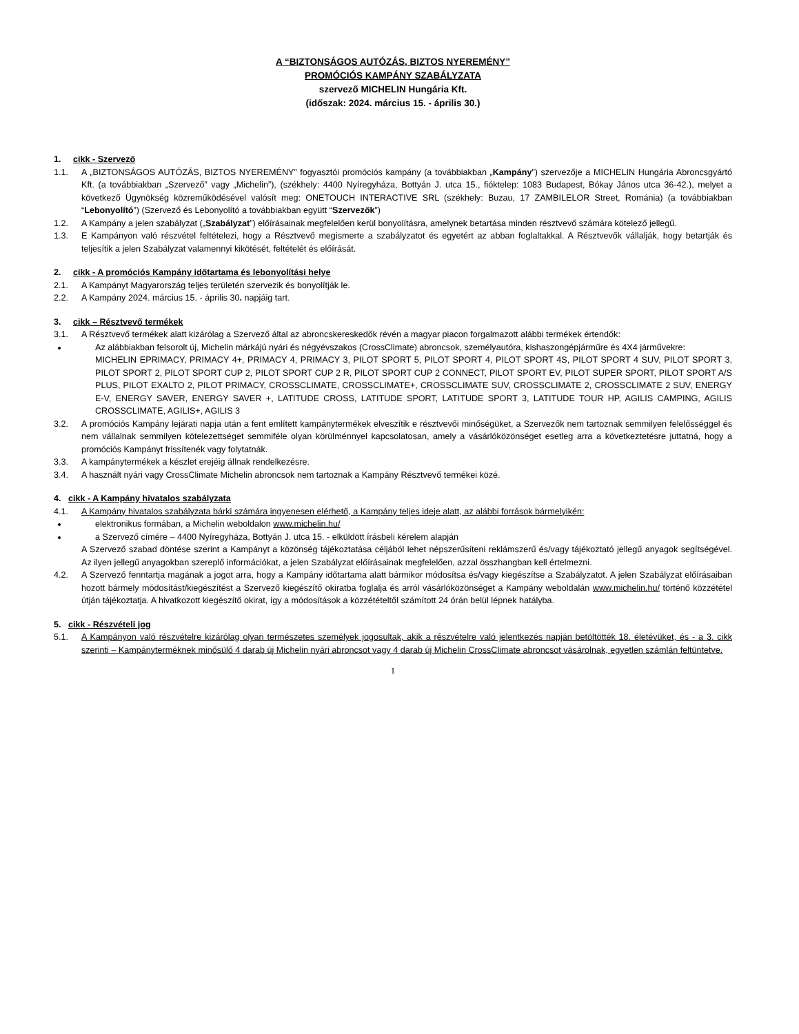A “BIZTONSÁGOS AUTÓZÁS, BIZTOS NYEREMÉNY”
PROMÓCIÓS KAMPÁNY SZABÁLYZATA
szervező MICHELIN Hungária Kft.
(időszak: 2024. március 15. - április 30.)
1. cikk - Szervező
1.1. A „BIZTONSÁGOS AUTÓZÁS, BIZTOS NYEREMÉNY” fogyasztói promóciós kampány (a továbbiakban „Kampány”) szervezője a MICHELIN Hungária Abroncsgyártó Kft. (a továbbiakban „Szervező” vagy „Michelin”), (székhely: 4400 Nyíregyháza, Bottyán J. utca 15., fióktelep: 1083 Budapest, Bókay János utca 36-42.), melyet a következő Ügynökség közreműködésével valósít meg: ONETOUCH INTERACTIVE SRL (székhely: Buzau, 17 ZAMBILELOR Street, Románia) (a továbbiakban “Lebonyolító”) (Szervező és Lebonyolító a továbbiakban együtt “Szervezők”)
1.2. A Kampány a jelen szabályzat („Szabályzat”) előírásainak megfelelően kerül bonyolításra, amelynek betartása minden résztvevő számára kötelező jellegű.
1.3. E Kampányon való részvétel feltételezi, hogy a Résztvevő megismerte a szabályzatot és egyetért az abban foglaltakkal. A Résztvevők vállalják, hogy betartják és teljesítik a jelen Szabályzat valamennyi kikötését, feltételét és előírását.
2. cikk - A promóciós Kampány időtartama és lebonyolítási helye
2.1. A Kampányt Magyarország teljes területén szervezik és bonyolítják le.
2.2. A Kampány 2024. március 15. - április 30. napjáig tart.
3. cikk – Résztvevő termékek
3.1. A Résztvevő termékek alatt kizárólag a Szervező által az abroncskereskedők révén a magyar piacon forgalmazott alábbi termékek értendők:
Az alábbiakban felsorolt új, Michelin márkájú nyári és négyévszakos (CrossClimate) abroncsok, személyautóra, kishaszongépjárműre és 4X4 járművekre:
MICHELIN EPRIMACY, PRIMACY 4+, PRIMACY 4, PRIMACY 3, PILOT SPORT 5, PILOT SPORT 4, PILOT SPORT 4S, PILOT SPORT 4 SUV, PILOT SPORT 3, PILOT SPORT 2, PILOT SPORT CUP 2, PILOT SPORT CUP 2 R, PILOT SPORT CUP 2 CONNECT, PILOT SPORT EV, PILOT SUPER SPORT, PILOT SPORT A/S PLUS, PILOT EXALTO 2, PILOT PRIMACY, CROSSCLIMATE, CROSSCLIMATE+, CROSSCLIMATE SUV, CROSSCLIMATE 2, CROSSCLIMATE 2 SUV, ENERGY E-V, ENERGY SAVER, ENERGY SAVER +, LATITUDE CROSS, LATITUDE SPORT, LATITUDE SPORT 3, LATITUDE TOUR HP, AGILIS CAMPING, AGILIS CROSSCLIMATE, AGILIS+, AGILIS 3
3.2. A promóciós Kampány lejárati napja után a fent említett kampánytermékek elveszítik e résztvevői minőségüket, a Szervezők nem tartoznak semmilyen felelősséggel és nem vállalnak semmilyen kötelezettséget semmiféle olyan körülménnyel kapcsolatosan, amely a vásárlóközönséget esetleg arra a következtetésre juttatná, hogy a promóciós Kampányt frissítenék vagy folytatnák.
3.3. A kampánytermékek a készlet erejéig állnak rendelkezésre.
3.4. A használt nyári vagy CrossClimate Michelin abroncsok nem tartoznak a Kampány Résztvevő termékei közé.
4. cikk - A Kampány hivatalos szabályzata
4.1. A Kampány hivatalos szabályzata bárki számára ingyenesen elérhető, a Kampány teljes ideje alatt, az alábbi források bármelyikén:
elektronikus formában, a Michelin weboldalon www.michelin.hu/
a Szervező címére – 4400 Nyíregyháza, Bottyán J. utca 15. - elküldött írásbeli kérelem alapján
A Szervező szabad döntése szerint a Kampányt a közönség tájékoztatása céljából lehet népszerűsíteni reklámszerű és/vagy tájékoztató jellegű anyagok segítségével. Az ilyen jellegű anyagokban szereplő információkat, a jelen Szabályzat előírásainak megfelelően, azzal összhangban kell értelmezni.
4.2. A Szervező fenntartja magának a jogot arra, hogy a Kampány időtartama alatt bármikor módosítsa és/vagy kiegészítse a Szabályzatot. A jelen Szabályzat előírásaiban hozott bármely módosítást/kiegészítést a Szervező kiegészítő okiratba foglalja és arról vásárlóközönséget a Kampány weboldalán www.michelin.hu/ történő közzététel útján tájékoztatja. A hivatkozott kiegészítő okirat, így a módosítások a közzétételtől számított 24 órán belül lépnek hatályba.
5. cikk - Részvételi jog
5.1. A Kampányon való részvételre kizárólag olyan természetes személyek jogosultak, akik a részvételre való jelentkezés napján betöltötték 18. életévüket, és - a 3. cikk szerinti – Kampányterméknek minősülő 4 darab új Michelin nyári abroncsot vagy 4 darab új Michelin CrossClimate abroncsot vásárolnak, egyetlen számlán feltüntetve.
1